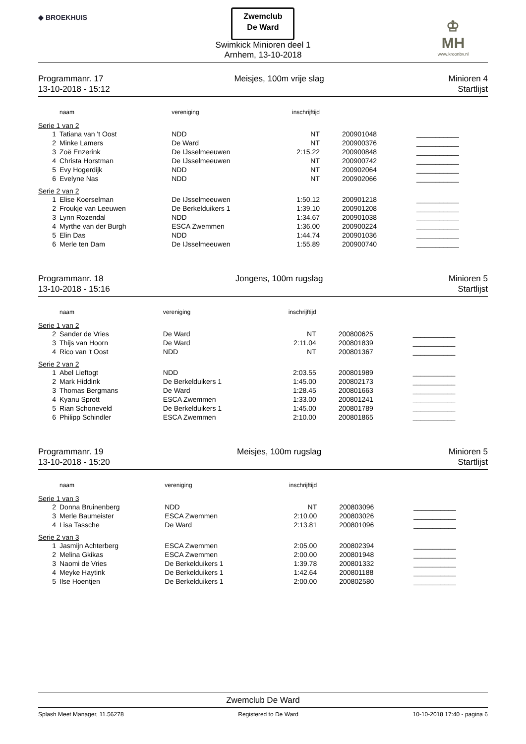◆ BROEKHUIS
Zwemclub
De Ward
Swimkick Minioren deel 1
Arnhem, 13-10-2018
♔
MH
www.kroonbv.nl
Programmanr. 17
13-10-2018 - 15:12
Meisjes, 100m vrije slag Minioren 4
Startlijst
| | naam | vereniging | inschrijftijd | | |
| --- | --- | --- | --- | --- | --- |
| Serie 1 van 2 | | | | | |
| 1 | Tatiana van 't Oost | NDD | NT | 200901048 | ___________ |
| 2 | Minke Lamers | De Ward | NT | 200900376 | ___________ |
| 3 | Zoë Enzerink | De IJsselmeeuwen | 2:15.22 | 200900848 | ___________ |
| 4 | Christa Horstman | De IJsselmeeuwen | NT | 200900742 | ___________ |
| 5 | Evy Hogerdijk | NDD | NT | 200902064 | ___________ |
| 6 | Evelyne Nas | NDD | NT | 200902066 | ___________ |
| Serie 2 van 2 | | | | | |
| 1 | Elise Koerselman | De IJsselmeeuwen | 1:50.12 | 200901218 | ___________ |
| 2 | Froukje van Leeuwen | De Berkelduikers 1 | 1:39.10 | 200901208 | ___________ |
| 3 | Lynn Rozendal | NDD | 1:34.67 | 200901038 | ___________ |
| 4 | Myrthe van der Burgh | ESCA Zwemmen | 1:36.00 | 200900224 | ___________ |
| 5 | Elin Das | NDD | 1:44.74 | 200901036 | ___________ |
| 6 | Merle ten Dam | De IJsselmeeuwen | 1:55.89 | 200900740 | ___________ |
Programmanr. 18
13-10-2018 - 15:16
Jongens, 100m rugslag Minioren 5
Startlijst
| | naam | vereniging | inschrijftijd | | |
| --- | --- | --- | --- | --- | --- |
| Serie 1 van 2 | | | | | |
| 2 | Sander de Vries | De Ward | NT | 200800625 | ___________ |
| 3 | Thijs van Hoorn | De Ward | 2:11.04 | 200801839 | ___________ |
| 4 | Rico van 't Oost | NDD | NT | 200801367 | ___________ |
| Serie 2 van 2 | | | | | |
| 1 | Abel Lieftogt | NDD | 2:03.55 | 200801989 | ___________ |
| 2 | Mark Hiddink | De Berkelduikers 1 | 1:45.00 | 200802173 | ___________ |
| 3 | Thomas Bergmans | De Ward | 1:28.45 | 200801663 | ___________ |
| 4 | Kyanu Sprott | ESCA Zwemmen | 1:33.00 | 200801241 | ___________ |
| 5 | Rian Schoneveld | De Berkelduikers 1 | 1:45.00 | 200801789 | ___________ |
| 6 | Philipp Schindler | ESCA Zwemmen | 2:10.00 | 200801865 | ___________ |
Programmanr. 19
13-10-2018 - 15:20
Meisjes, 100m rugslag Minioren 5
Startlijst
| | naam | vereniging | inschrijftijd | | |
| --- | --- | --- | --- | --- | --- |
| Serie 1 van 3 | | | | | |
| 2 | Donna Bruinenberg | NDD | NT | 200803096 | ___________ |
| 3 | Merle Baumeister | ESCA Zwemmen | 2:10.00 | 200803026 | ___________ |
| 4 | Lisa Tassche | De Ward | 2:13.81 | 200801096 | ___________ |
| Serie 2 van 3 | | | | | |
| 1 | Jasmijn Achterberg | ESCA Zwemmen | 2:05.00 | 200802394 | ___________ |
| 2 | Melina Gkikas | ESCA Zwemmen | 2:00.00 | 200801948 | ___________ |
| 3 | Naomi de Vries | De Berkelduikers 1 | 1:39.78 | 200801332 | ___________ |
| 4 | Meyke Haytink | De Berkelduikers 1 | 1:42.64 | 200801188 | ___________ |
| 5 | Ilse Hoentjen | De Berkelduikers 1 | 2:00.00 | 200802580 | ___________ |
Zwemclub De Ward
Splash Meet Manager, 11.56278 Registered to De Ward 10-10-2018 17:40 - pagina 6